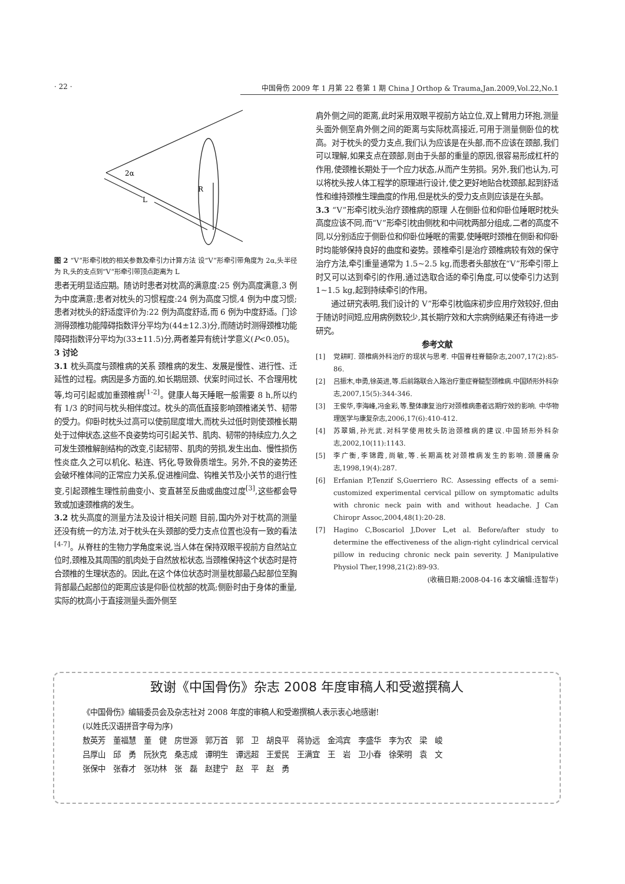· 22 · 中国骨伤 2009 年 1 月第 22 卷第 1 期 China J Orthop & Trauma,Jan.2009,Vol.22,No.1
2α
R
L
图 2 “V”形牵引枕的相关参数及牵引力计算方法 设“V”形牵引带角度为 2α,头半径为 R,头的支点到“V”形牵引带顶点距离为 L
患者无明显适应期。随访时患者对枕高的满意度:25 例为高度满意,3 例为中度满意;患者对枕头的习惯程度:24 例为高度习惯,4 例为中度习惯;患者对枕头的舒适度评价为:22 例为高度舒适,而 6 例为中度舒适。门诊测得颈椎功能障碍指数评分平均为(44±12.3)分,而随访时测得颈椎功能障碍指数评分平均为(33±11.5)分,两者差异有统计学意义(P<0.05)。
3 讨论
3.1 枕头高度与颈椎病的关系 颈椎病的发生、发展是慢性、进行性、迁延性的过程。病因是多方面的,如长期屈颈、伏案时间过长、不合理用枕等,均可引起或加重颈椎病<sup>[1-2]</sup>。健康人每天睡眠一般需要 8 h,所以约有 1/3 的时间与枕头相伴度过。枕头的高低直接影响颈椎诸关节、韧带的受力。仰卧时枕头过高可以使前屈度增大,而枕头过低时则使颈椎长期处于过伸状态,这些不良姿势均可引起关节、肌肉、韧带的持续应力,久之可发生颈椎解剖结构的改变,引起韧带、肌肉的劳损,发生出血、慢性损伤性炎症,久之可以机化、粘连、钙化,导致骨质增生。另外,不良的姿势还会破坏椎体间的正常应力关系,促进椎间盘、钩椎关节及小关节的退行性变,引起颈椎生理性前曲变小、变直甚至反曲或曲度过度<sup>[3]</sup>,这些都会导致或加速颈椎病的发生。
3.2 枕头高度的测量方法及设计相关问题 目前,国内外对于枕高的测量还没有统一的方法,对于枕头在头颈部的受力支点位置也没有一致的看法<sup>[4-7]</sup>。从脊柱的生物力学角度来说,当人体在保持双眼平视前方自然站立位时,颈椎及其周围的肌肉处于自然放松状态,当颈椎保持这个状态时是符合颈椎的生理状态的。因此,在这个体位状态时测量枕部最凸起部位至胸背部最凸起部位的距离应该是仰卧位枕部的枕高;侧卧时由于身体的重量,实际的枕高小于直接测量头面外侧至
肩外侧之间的距离,此时采用双眼平视前方站立位,双上臂用力环抱,测量头面外侧至肩外侧之间的距离与实际枕高接近,可用于测量侧卧位的枕高。对于枕头的受力支点,我们认为应该是在头部,而不应该在颈部,我们可以理解,如果支点在颈部,则由于头部的重量的原因,很容易形成杠杆的作用,使颈椎长期处于一个应力状态,从而产生劳损。另外,我们也认为,可以将枕头按人体工程学的原理进行设计,使之更好地贴合枕颈部,起到舒适性和维持颈椎生理曲度的作用,但是枕头的受力支点则应该是在头部。
3.3 “V”形牵引枕头治疗颈椎病的原理 人在侧卧位和仰卧位睡眠时枕头高度应该不同,而“V”形牵引枕由侧枕和中间枕两部分组成,二者的高度不同,以分别适应于侧卧位和仰卧位睡眠的需要,使睡眠时颈椎在侧卧和仰卧时均能够保持良好的曲度和姿势。颈椎牵引是治疗颈椎病较有效的保守治疗方法,牵引重量通常为 1.5~2.5 kg,而患者头部放在“V”形牵引带上时又可以达到牵引的作用,通过选取合适的牵引角度,可以使牵引力达到 1~1.5 kg,起到持续牵引的作用。
　　通过研究表明,我们设计的 V”形牵引枕临床初步应用疗效较好,但由于随访时间短,应用病例数较少,其长期疗效和大宗病例结果还有待进一步研究。
参考文献
[1] 党耕町. 颈椎病外科治疗的现状与思考. 中国脊柱脊髓杂志,2007,17(2):85-86.
[2] 吕振木,申勇,徐英进,等.后前路联合入路治疗重症脊髓型颈椎病.中国矫形外科杂志,2007,15(5):344-346.
[3] 王俊华,李海峰,冯金彩,等.整体康复治疗对颈椎病患者远期疗效的影响. 中华物理医学与康复杂志,2006,17(6):410-412.
[4] 苏翠娟,孙光武.对科学使用枕头防治颈椎病的建议.中国矫形外科杂志,2002,10(11):1143.
[5] 李广衡,李锦霞,尚敏,等.长期高枕对颈椎病发生的影响.颈腰痛杂志,1998,19(4):287.
[6] Erfanian P,Tenzif S,Guerriero RC. Assessing effects of a semi-customized experimental cervical pillow on symptomatic adults with chronic neck pain with and without headache. J Can Chiropr Assoc,2004,48(1):20-28.
[7] Hagino C,Boscariol J,Dover L,et al. Before/after study to determine the effectiveness of the align-right cylindrical cervical pillow in reducing chronic neck pain severity. J Manipulative Physiol Ther,1998,21(2):89-93.
(收稿日期:2008-04-16 本文编辑:连智华)
致谢《中国骨伤》杂志 2008 年度审稿人和受邀撰稿人
《中国骨伤》编辑委员会及杂志社对 2008 年度的审稿人和受邀撰稿人表示衷心地感谢!
(以姓氏汉语拼音字母为序)
敖英芳　董福慧　董　健　房世源　郭万首　郭　卫　胡良平　蒋协远　金鸿宾　李盛华　李为农　梁　峻
吕厚山　邱　勇　阮狄克　桑志成　谭明生　谭远超　王爱民　王满宜　王　岩　卫小春　徐荣明　袁　文
张保中　张春才　张功林　张　磊　赵建宁　赵　平　赵　勇